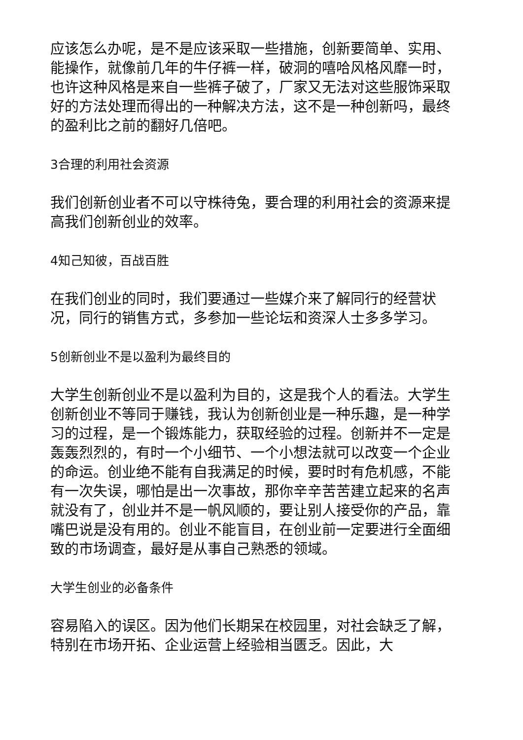应该怎么办呢，是不是应该采取一些措施，创新要简单、实用、能操作，就像前几年的牛仔裤一样，破洞的嘻哈风格风靡一时，也许这种风格是来自一些裤子破了，厂家又无法对这些服饰采取好的方法处理而得出的一种解决方法，这不是一种创新吗，最终的盈利比之前的翻好几倍吧。
3合理的利用社会资源
我们创新创业者不可以守株待兔，要合理的利用社会的资源来提高我们创新创业的效率。
4知己知彼，百战百胜
在我们创业的同时，我们要通过一些媒介来了解同行的经营状况，同行的销售方式，多参加一些论坛和资深人士多多学习。
5创新创业不是以盈利为最终目的
大学生创新创业不是以盈利为目的，这是我个人的看法。大学生创新创业不等同于赚钱，我认为创新创业是一种乐趣，是一种学习的过程，是一个锻炼能力，获取经验的过程。创新并不一定是轰轰烈烈的，有时一个小细节、一个小想法就可以改变一个企业的命运。创业绝不能有自我满足的时候，要时时有危机感，不能有一次失误，哪怕是出一次事故，那你辛辛苦苦建立起来的名声就没有了，创业并不是一帆风顺的，要让别人接受你的产品，靠嘴巴说是没有用的。创业不能盲目，在创业前一定要进行全面细致的市场调查，最好是从事自己熟悉的领域。
大学生创业的必备条件
容易陷入的误区。因为他们长期呆在校园里，对社会缺乏了解，特别在市场开拓、企业运营上经验相当匮乏。因此，大